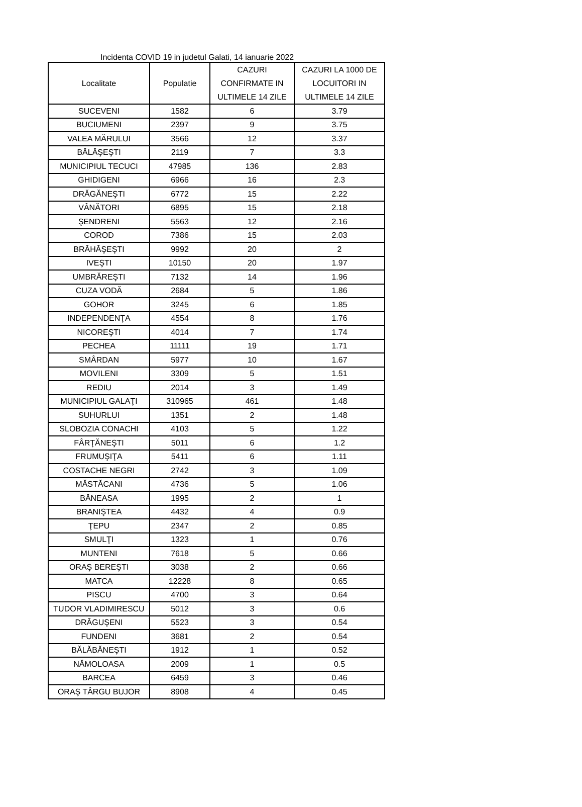Incidenta COVID 19 in judetul Galati, 14 ianuarie 2022
| Localitate | Populatie | CAZURI CONFIRMATE IN ULTIMELE 14 ZILE | CAZURI LA 1000 DE LOCUITORI IN ULTIMELE 14 ZILE |
| --- | --- | --- | --- |
| SUCEVENI | 1582 | 6 | 3.79 |
| BUCIUMENI | 2397 | 9 | 3.75 |
| VALEA MĂRULUI | 3566 | 12 | 3.37 |
| BĂLĂŞEŞTI | 2119 | 7 | 3.3 |
| MUNICIPIUL TECUCI | 47985 | 136 | 2.83 |
| GHIDIGENI | 6966 | 16 | 2.3 |
| DRĂGĂNEŞTI | 6772 | 15 | 2.22 |
| VÂNĂTORI | 6895 | 15 | 2.18 |
| ŞENDRENI | 5563 | 12 | 2.16 |
| COROD | 7386 | 15 | 2.03 |
| BRĂHĂŞEŞTI | 9992 | 20 | 2 |
| IVEŞTI | 10150 | 20 | 1.97 |
| UMBRĂREŞTI | 7132 | 14 | 1.96 |
| CUZA VODĂ | 2684 | 5 | 1.86 |
| GOHOR | 3245 | 6 | 1.85 |
| INDEPENDENŢA | 4554 | 8 | 1.76 |
| NICOREŞTI | 4014 | 7 | 1.74 |
| PECHEA | 11111 | 19 | 1.71 |
| SMÂRDAN | 5977 | 10 | 1.67 |
| MOVILENI | 3309 | 5 | 1.51 |
| REDIU | 2014 | 3 | 1.49 |
| MUNICIPIUL GALAŢI | 310965 | 461 | 1.48 |
| SUHURLUI | 1351 | 2 | 1.48 |
| SLOBOZIA CONACHI | 4103 | 5 | 1.22 |
| FÂRŢĂNEŞTI | 5011 | 6 | 1.2 |
| FRUMUŞIŢA | 5411 | 6 | 1.11 |
| COSTACHE NEGRI | 2742 | 3 | 1.09 |
| MĂSTĂCANI | 4736 | 5 | 1.06 |
| BĂNEASA | 1995 | 2 | 1 |
| BRANIŞTEA | 4432 | 4 | 0.9 |
| ŢEPU | 2347 | 2 | 0.85 |
| SMULŢI | 1323 | 1 | 0.76 |
| MUNTENI | 7618 | 5 | 0.66 |
| ORAŞ BEREŞTI | 3038 | 2 | 0.66 |
| MATCA | 12228 | 8 | 0.65 |
| PISCU | 4700 | 3 | 0.64 |
| TUDOR VLADIMIRESCU | 5012 | 3 | 0.6 |
| DRĂGUŞENI | 5523 | 3 | 0.54 |
| FUNDENI | 3681 | 2 | 0.54 |
| BĂLĂBĂNEŞTI | 1912 | 1 | 0.52 |
| NĂMOLOASA | 2009 | 1 | 0.5 |
| BARCEA | 6459 | 3 | 0.46 |
| ORAŞ TÂRGU BUJOR | 8908 | 4 | 0.45 |